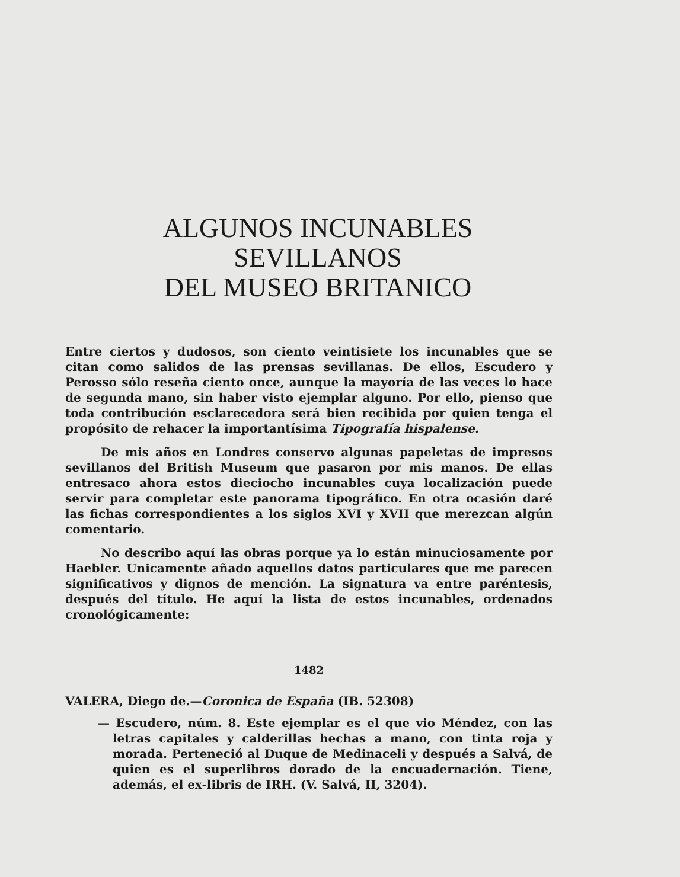ALGUNOS INCUNABLES SEVILLANOS
DEL MUSEO BRITANICO
Entre ciertos y dudosos, son ciento veintisiete los incunables que se citan como salidos de las prensas sevillanas. De ellos, Escudero y Perosso sólo reseña ciento once, aunque la mayoría de las veces lo hace de segunda mano, sin haber visto ejemplar alguno. Por ello, pienso que toda contribución esclarecedora será bien recibida por quien tenga el propósito de rehacer la importantísima Tipografía hispalense.
De mis años en Londres conservo algunas papeletas de impresos sevillanos del British Museum que pasaron por mis manos. De ellas entresaco ahora estos dieciocho incunables cuya localización puede servir para completar este panorama tipográfico. En otra ocasión daré las fichas correspondientes a los siglos XVI y XVII que merezcan algún comentario.
No describo aquí las obras porque ya lo están minuciosamente por Haebler. Unicamente añado aquellos datos particulares que me parecen significativos y dignos de mención. La signatura va entre paréntesis, después del título. He aquí la lista de estos incunables, ordenados cronológicamente:
1482
VALERA, Diego de.—Coronica de España (IB. 52308)
— Escudero, núm. 8. Este ejemplar es el que vio Méndez, con las letras capitales y calderillas hechas a mano, con tinta roja y morada. Perteneció al Duque de Medinaceli y después a Salvá, de quien es el superlibros dorado de la encuaderna­ción. Tiene, además, el ex-libris de IRH. (V. Salvá, II, 3204).